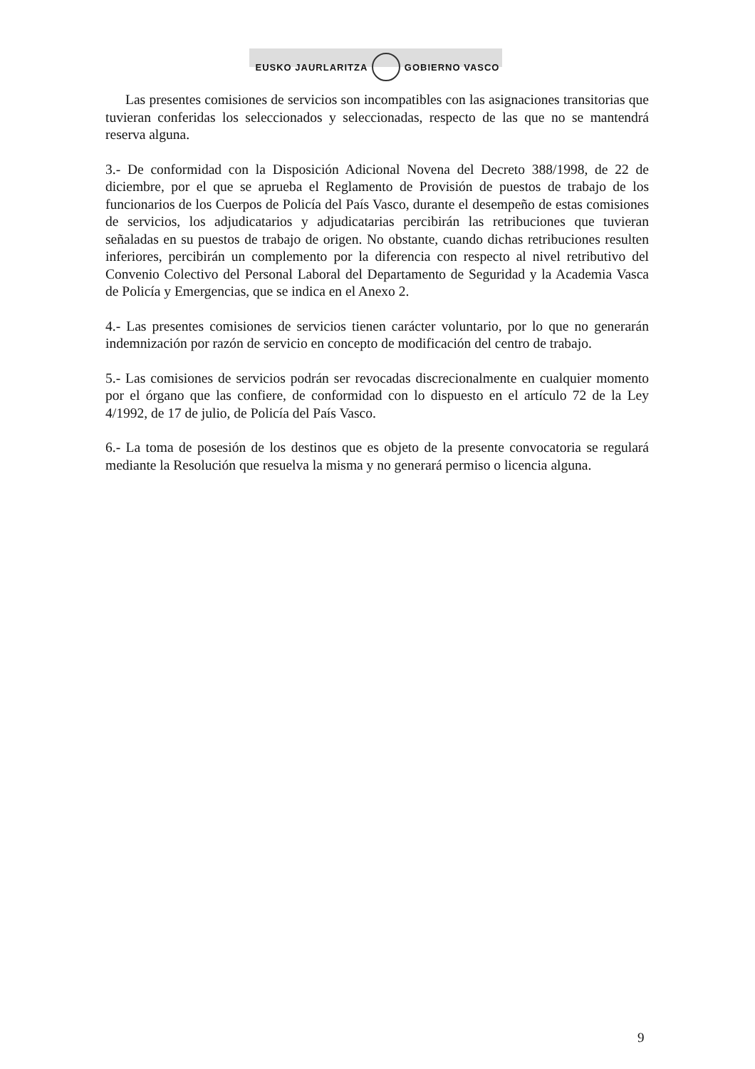EUSKO JAURLARITZA GOBIERNO VASCO
Las presentes comisiones de servicios son incompatibles con las asignaciones transitorias que tuvieran conferidas los seleccionados y seleccionadas, respecto de las que no se mantendrá reserva alguna.
3.- De conformidad con la Disposición Adicional Novena del Decreto 388/1998, de 22 de diciembre, por el que se aprueba el Reglamento de Provisión de puestos de trabajo de los funcionarios de los Cuerpos de Policía del País Vasco, durante el desempeño de estas comisiones de servicios, los adjudicatarios y adjudicatarias percibirán las retribuciones que tuvieran señaladas en su puestos de trabajo de origen. No obstante, cuando dichas retribuciones resulten inferiores, percibirán un complemento por la diferencia con respecto al nivel retributivo del Convenio Colectivo del Personal Laboral del Departamento de Seguridad y la Academia Vasca de Policía y Emergencias, que se indica en el Anexo 2.
4.- Las presentes comisiones de servicios tienen carácter voluntario, por lo que no generarán indemnización por razón de servicio en concepto de modificación del centro de trabajo.
5.- Las comisiones de servicios podrán ser revocadas discrecionalmente en cualquier momento por el órgano que las confiere, de conformidad con lo dispuesto en el artículo 72 de la Ley 4/1992, de 17 de julio, de Policía del País Vasco.
6.- La toma de posesión de los destinos que es objeto de la presente convocatoria se regulará mediante la Resolución que resuelva la misma y no generará permiso o licencia alguna.
9